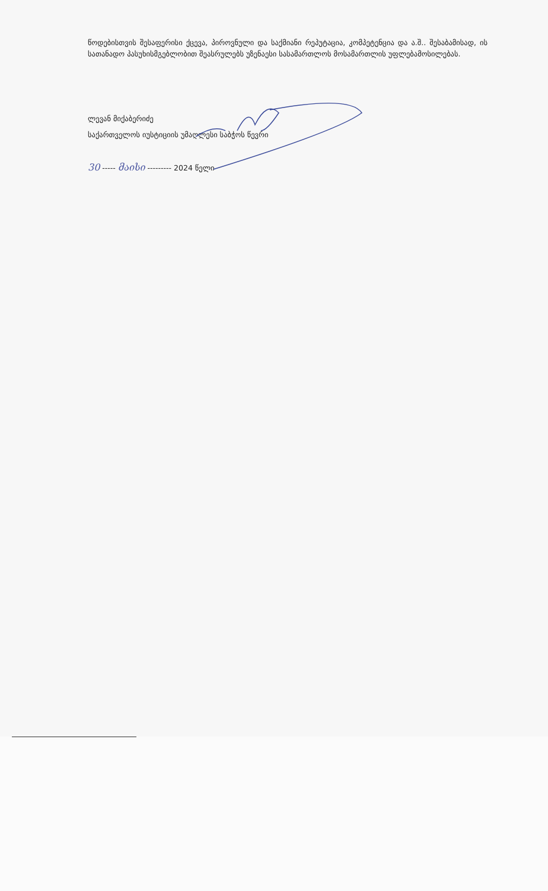წოდებისთვის შესაფერისი ქცევა, პიროვნული და საქმიანი რეპუტაცია, კომპეტენცია და ა.შ.. შესაბამისად, ის სათანადო პასუხისმგებლობით შეასრულებს უზენაესი სასამართლოს მოსამართლის უფლებამოსილებას.
ლევან მიქაბერიძე
საქართველოს იუსტიციის უმაღლესი საბჭოს წევრი
30 ----- მაისი --------- 2024 წელი